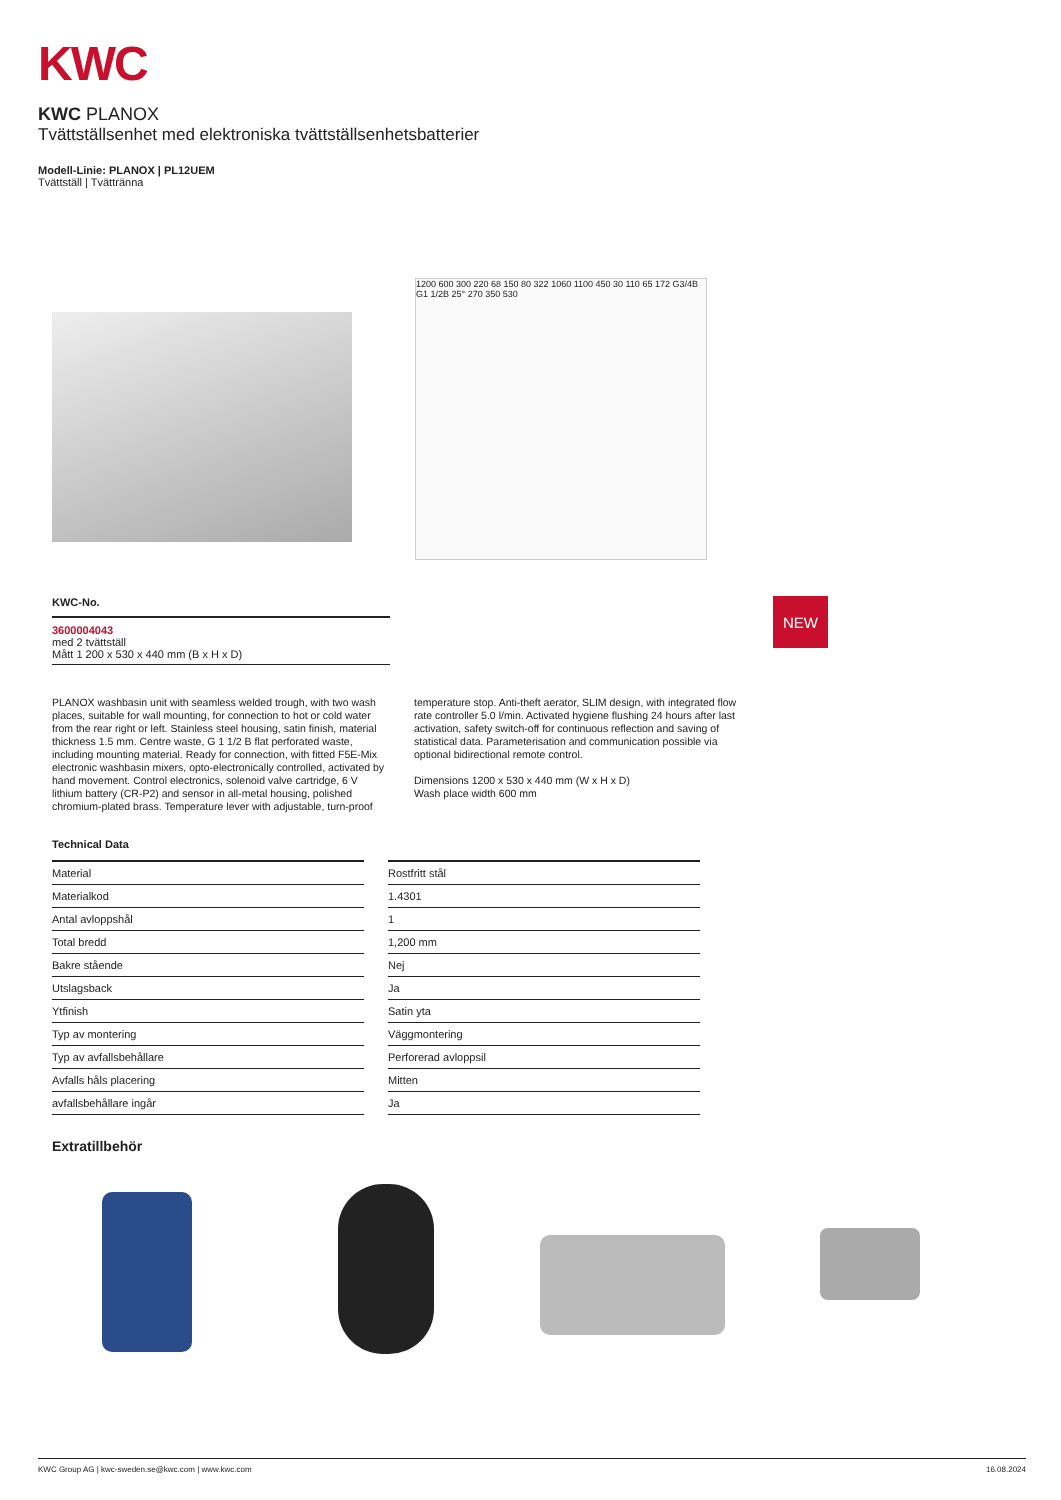KWC
KWC PLANOX
Tvättställsenhet med elektroniska tvättställsenhetsbatterier
Modell-Linie: PLANOX | PL12UEM
Tvättställ | Tvättränna
1200 600 300 220 68 150 80 322 1060 1100 450 30 110 65 172 G3/4B G1 1/2B 25° 270 350 530
KWC-No.
3600004043
med 2 tvättställ
Mått 1 200 x 530 x 440 mm (B x H x D)
NEW
PLANOX washbasin unit with seamless welded trough, with two wash places, suitable for wall mounting, for connection to hot or cold water from the rear right or left. Stainless steel housing, satin finish, material thickness 1.5 mm. Centre waste, G 1 1/2 B flat perforated waste, including mounting material. Ready for connection, with fitted F5E-Mix electronic washbasin mixers, opto-electronically controlled, activated by hand movement. Control electronics, solenoid valve cartridge, 6 V lithium battery (CR-P2) and sensor in all-metal housing, polished chromium-plated brass. Temperature lever with adjustable, turn-proof temperature stop. Anti-theft aerator, SLIM design, with integrated flow rate controller 5.0 l/min. Activated hygiene flushing 24 hours after last activation, safety switch-off for continuous reflection and saving of statistical data. Parameterisation and communication possible via optional bidirectional remote control.
Dimensions 1200 x 530 x 440 mm (W x H x D)
Wash place width 600 mm
Technical Data
| Material | Rostfritt stål |
| Materialkod | 1.4301 |
| Antal avloppshål | 1 |
| Total bredd | 1,200 mm |
| Bakre stående | Nej |
| Utslagsback | Ja |
| Ytfinish | Satin yta |
| Typ av montering | Väggmontering |
| Typ av avfallsbehållare | Perforerad avloppsil |
| Avfalls håls placering | Mitten |
| avfallsbehållare ingår | Ja |
Extratillbehör
KWC Group AG | kwc-sweden.se@kwc.com | www.kwc.com 16.08.2024